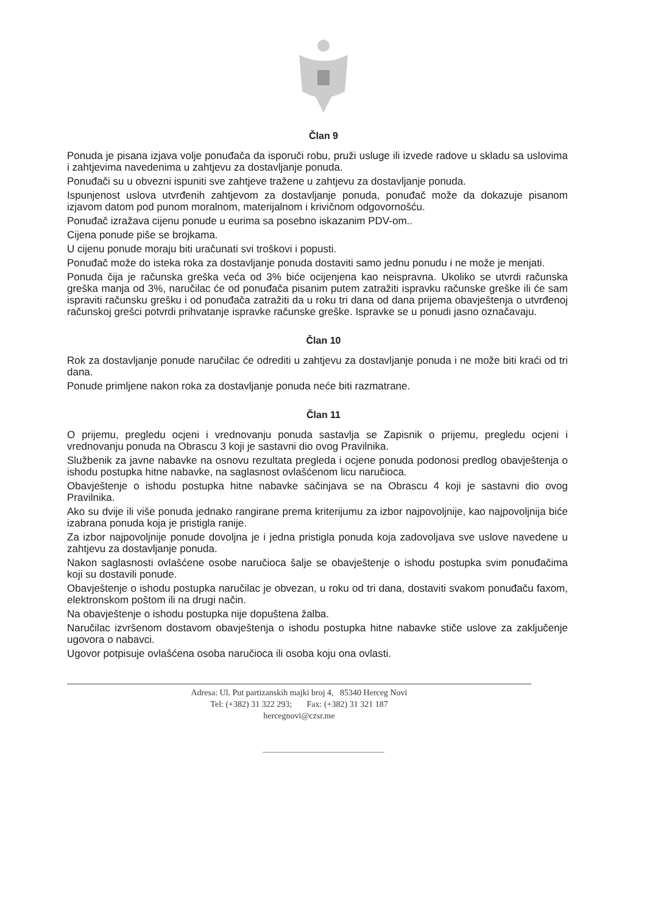Član 9
Ponuda je pisana izjava volje ponuđača da isporuči robu, pruži usluge ili izvede radove u skladu sa uslovima i zahtjevima navedenima u zahtjevu za dostavljanje ponuda.
Ponuđači su u obvezni ispuniti sve zahtjeve tražene u zahtjevu za dostavljanje ponuda.
Ispunjenost uslova utvrđenih zahtjevom za dostavljanje ponuda, ponuđač može da dokazuje pisanom izjavom datom pod punom moralnom, materijalnom i krivičnom odgovornošću.
Ponuđač izražava cijenu ponude u eurima sa posebno iskazanim PDV-om..
Cijena ponude piše se brojkama.
U cijenu ponude moraju biti uračunati svi troškovi i popusti.
Ponuđač može do isteka roka za dostavljanje ponuda dostaviti samo jednu ponudu i ne može je menjati.
Ponuda čija je računska greška veća od 3% biće ocijenjena kao neispravna. Ukoliko se utvrdi računska greška manja od 3%, naručilac će od ponuđača pisanim putem zatražiti ispravku računske greške ili će sam ispraviti računsku grešku i od ponuđača zatražiti da u roku tri dana od dana prijema obavještenja o utvrđenoj računskoj grešci potvrdi prihvatanje ispravke računske greške. Ispravke se u ponudi jasno označavaju.
Član 10
Rok za dostavljanje ponude naručilac će odrediti u zahtjevu za dostavljanje ponuda i ne može biti kraći od tri dana.
Ponude primljene nakon roka za dostavljanje ponuda neće biti razmatrane.
Član 11
O prijemu, pregledu ocjeni i vrednovanju ponuda sastavlja se Zapisnik o prijemu, pregledu ocjeni i vrednovanju ponuda na Obrascu 3 koji je sastavni dio ovog Pravilnika.
Službenik za javne nabavke na osnovu rezultata pregleda i ocjene ponuda podonosi predlog obavještenja o ishodu postupka hitne nabavke, na saglasnost ovlašćenom licu naručioca.
Obavještenje o ishodu postupka hitne nabavke sačinjava se na Obrascu 4 koji je sastavni dio ovog Pravilnika.
Ako su dvije ili više ponuda jednako rangirane prema kriterijumu za izbor najpovoljnije, kao najpovoljnija biće izabrana ponuda koja je pristigla ranije.
Za izbor najpovoljnije ponude dovoljna je i jedna pristigla ponuda koja zadovoljava sve uslove navedene u zahtjevu za dostavljanje ponuda.
Nakon saglasnosti ovlašćene osobe naručioca šalje se obavještenje o ishodu postupka svim ponuđačima koji su dostavili ponude.
Obavještenje o ishodu postupka naručilac je obvezan, u roku od tri dana, dostaviti svakom ponuđaču faxom, elektronskom poštom ili na drugi način.
Na obavještenje o ishodu postupka nije dopuštena žalba.
Naručilac izvršenom dostavom obavještenja o ishodu postupka hitne nabavke stiče uslove za zaključenje ugovora o nabavci.
Ugovor potpisuje ovlašćena osoba naručioca ili osoba koju ona ovlasti.
Adresa: Ul. Put partizanskih majki broj 4, 85340 Herceg Novi
Tel: (+382) 31 322 293; Fax: (+382) 31 321 187
hercegnovi@czsr.me